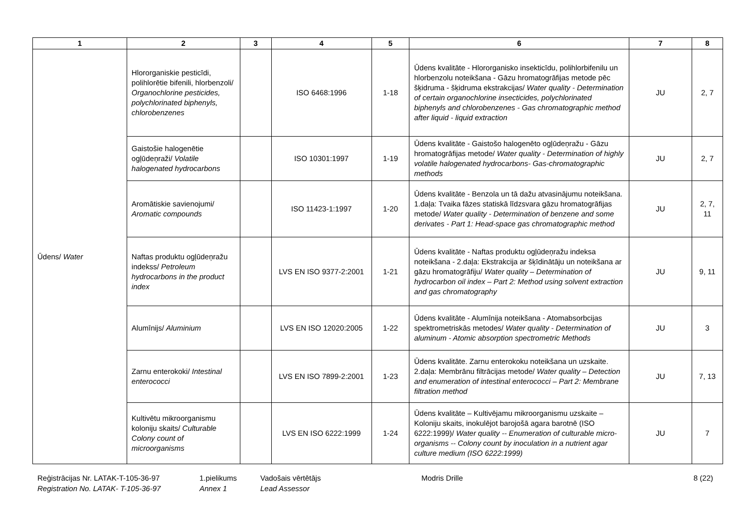| 1 | 2 | 3 | 4 | 5 | 6 | 7 | 8 |
| --- | --- | --- | --- | --- | --- | --- | --- |
| Ūdens/ Water | Hlororganiskie pesticīdi, polihlorētie bifenili, hlorbenzoli/ Organochlorine pesticides, polychlorinated biphenyls, chlorobenzenes | | ISO 6468:1996 | 1-18 | Ūdens kvalitāte - Hlororganisko insekticīdu, polihlorbifenilu un hlorbenzolu noteikšana - Gāzu hromatogrāfijas metode pēc šķidruma - šķidruma ekstrakcijas/ Water quality - Determination of certain organochlorine insecticides, polychlorinated biphenyls and chlorobenzenes - Gas chromatographic method after liquid - liquid extraction | JU | 2, 7 |
| | Gaistošie halogenētie ogļūdeņraži/ Volatile halogenated hydrocarbons | | ISO 10301:1997 | 1-19 | Ūdens kvalitāte - Gaistošo halogenēto ogļūdeņražu - Gāzu hromatogrāfijas metode/ Water quality - Determination of highly volatile halogenated hydrocarbons- Gas-chromatographic methods | JU | 2, 7 |
| | Aromātiskie savienojumi/ Aromatic compounds | | ISO 11423-1:1997 | 1-20 | Ūdens kvalitāte - Benzola un tā dažu atvasinājumu noteikšana. 1.daļa: Tvaika fāzes statiskā līdzsvara gāzu hromatogrāfijas metode/ Water quality - Determination of benzene and some derivates - Part 1: Head-space gas chromatographic method | JU | 2, 7, 11 |
| | Naftas produktu ogļūdeņražu indekss/ Petroleum hydrocarbons in the product index | | LVS EN ISO 9377-2:2001 | 1-21 | Ūdens kvalitāte - Naftas produktu ogļūdeņražu indeksa noteikšana - 2.daļa: Ekstrakcija ar šķīdinātāju un noteikšana ar gāzu hromatogrāfiju/ Water quality – Determination of hydrocarbon oil index – Part 2: Method using solvent extraction and gas chromatography | JU | 9, 11 |
| | Alumīnijs/ Aluminium | | LVS EN ISO 12020:2005 | 1-22 | Ūdens kvalitāte - Alumīnija noteikšana - Atomabsorbcijas spektrometriskās metodes/ Water quality - Determination of aluminum - Atomic absorption spectrometric Methods | JU | 3 |
| | Zarnu enterokoki/ Intestinal enterococci | | LVS EN ISO 7899-2:2001 | 1-23 | Ūdens kvalitāte. Zarnu enterokoku noteikšana un uzskaite. 2.daļa: Membrānu filtrācijas metode/ Water quality – Detection and enumeration of intestinal enterococci – Part 2: Membrane filtration method | JU | 7, 13 |
| | Kultivētu mikroorganismu koloniju skaits/ Culturable Colony count of microorganisms | | LVS EN ISO 6222:1999 | 1-24 | Ūdens kvalitāte – Kultivējamu mikroorganismu uzskaite – Koloniju skaits, inokulējot barojošā agara barotnē (ISO 6222:1999)/ Water quality -- Enumeration of culturable micro-organisms -- Colony count by inoculation in a nutrient agar culture medium (ISO 6222:1999) | JU | 7 |
Reģistrācijas Nr. LATAK-T-105-36-97
Registration No. LATAK- T-105-36-97
1.pielikums
Annex 1
Vadošais vērtētājs
Lead Assessor
Modris Drille 8 (22)